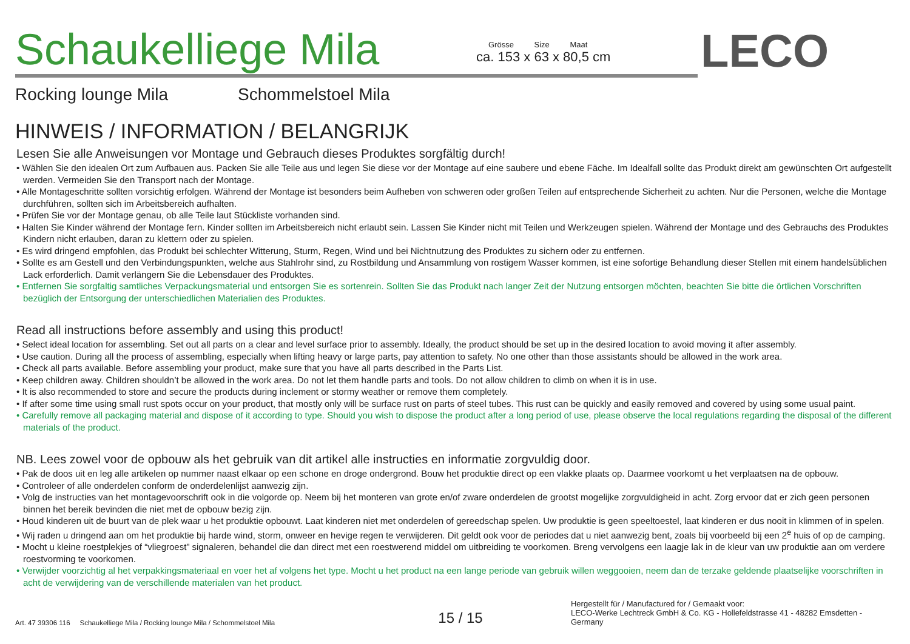Schaukelliege Mila
Grösse Size Maat
ca. 153 x 63 x 80,5 cm
LECO
Rocking lounge Mila Schommelstoel Mila
HINWEIS / INFORMATION / BELANGRIJK
Lesen Sie alle Anweisungen vor Montage und Gebrauch dieses Produktes sorgfältig durch!
• Wählen Sie den idealen Ort zum Aufbauen aus. Packen Sie alle Teile aus und legen Sie diese vor der Montage auf eine saubere und ebene Fäche. Im Idealfall sollte das Produkt direkt am gewünschten Ort aufgestellt werden. Vermeiden Sie den Transport nach der Montage.
• Alle Montageschritte sollten vorsichtig erfolgen. Während der Montage ist besonders beim Aufheben von schweren oder großen Teilen auf entsprechende Sicherheit zu achten. Nur die Personen, welche die Montage durchführen, sollten sich im Arbeitsbereich aufhalten.
• Prüfen Sie vor der Montage genau, ob alle Teile laut Stückliste vorhanden sind.
• Halten Sie Kinder während der Montage fern. Kinder sollten im Arbeitsbereich nicht erlaubt sein. Lassen Sie Kinder nicht mit Teilen und Werkzeugen spielen. Während der Montage und des Gebrauchs des Produktes Kindern nicht erlauben, daran zu klettern oder zu spielen.
• Es wird dringend empfohlen, das Produkt bei schlechter Witterung, Sturm, Regen, Wind und bei Nichtnutzung des Produktes zu sichern oder zu entfernen.
• Sollte es am Gestell und den Verbindungspunkten, welche aus Stahlrohr sind, zu Rostbildung und Ansammlung von rostigem Wasser kommen, ist eine sofortige Behandlung dieser Stellen mit einem handelsüblichen Lack erforderlich. Damit verlängern Sie die Lebensdauer des Produktes.
• Entfernen Sie sorgfaltig samtliches Verpackungsmaterial und entsorgen Sie es sortenrein. Sollten Sie das Produkt nach langer Zeit der Nutzung entsorgen möchten, beachten Sie bitte die örtlichen Vorschriften bezüglich der Entsorgung der unterschiedlichen Materialien des Produktes.
Read all instructions before assembly and using this product!
• Select ideal location for assembling. Set out all parts on a clear and level surface prior to assembly. Ideally, the product should be set up in the desired location to avoid moving it after assembly.
• Use caution. During all the process of assembling, especially when lifting heavy or large parts, pay attention to safety. No one other than those assistants should be allowed in the work area.
• Check all parts available. Before assembling your product, make sure that you have all parts described in the Parts List.
• Keep children away. Children shouldn’t be allowed in the work area. Do not let them handle parts and tools. Do not allow children to climb on when it is in use.
• It is also recommended to store and secure the products during inclement or stormy weather or remove them completely.
• If after some time using small rust spots occur on your product, that mostly only will be surface rust on parts of steel tubes. This rust can be quickly and easily removed and covered by using some usual paint.
• Carefully remove all packaging material and dispose of it according to type. Should you wish to dispose the product after a long period of use, please observe the local regulations regarding the disposal of the different materials of the product.
NB. Lees zowel voor de opbouw als het gebruik van dit artikel alle instructies en informatie zorgvuldig door.
• Pak de doos uit en leg alle artikelen op nummer naast elkaar op een schone en droge ondergrond. Bouw het produktie direct op een vlakke plaats op. Daarmee voorkomt u het verplaatsen na de opbouw.
• Controleer of alle onderdelen conform de onderdelenlijst aanwezig zijn.
• Volg de instructies van het montagevoorschrift ook in die volgorde op. Neem bij het monteren van grote en/of zware onderdelen de grootst mogelijke zorgvuldigheid in acht. Zorg ervoor dat er zich geen personen binnen het bereik bevinden die niet met de opbouw bezig zijn.
• Houd kinderen uit de buurt van de plek waar u het produktie opbouwt. Laat kinderen niet met onderdelen of gereedschap spelen. Uw produktie is geen speeltoestel, laat kinderen er dus nooit in klimmen of in spelen.
• Wij raden u dringend aan om het produktie bij harde wind, storm, onweer en hevige regen te verwijderen. Dit geldt ook voor de periodes dat u niet aanwezig bent, zoals bij voorbeeld bij een 2<sup>e</sup> huis of op de camping.
• Mocht u kleine roestplekjes of “vliegroest” signaleren, behandel die dan direct met een roestwerend middel om uitbreiding te voorkomen. Breng vervolgens een laagje lak in de kleur van uw produktie aan om verdere roestvorming te voorkomen.
• Verwijder voorzichtig al het verpakkingsmateriaal en voer het af volgens het type. Mocht u het product na een lange periode van gebruik willen weggooien, neem dan de terzake geldende plaatselijke voorschriften in acht de verwijdering van de verschillende materialen van het product.
Art. 47 39306 116 Schaukelliege Mila / Rocking lounge Mila / Schommelstoel Mila 15 / 15 Hergestellt für / Manufactured for / Gemaakt voor:
LECO-Werke Lechtreck GmbH & Co. KG - Hollefeldstrasse 41 - 48282 Emsdetten - Germany